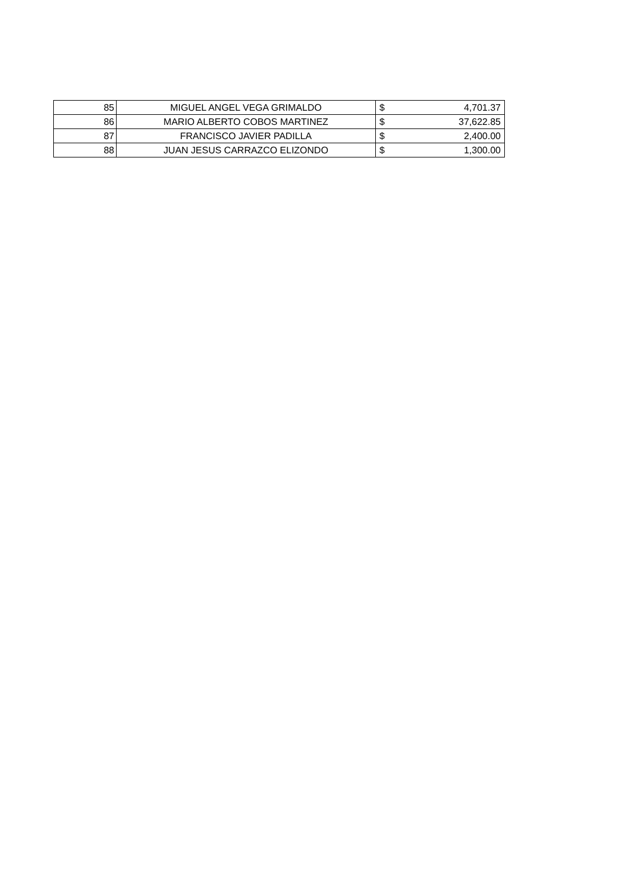| 85 | MIGUEL ANGEL VEGA GRIMALDO | $ | 4,701.37 |
| 86 | MARIO ALBERTO COBOS MARTINEZ | $ | 37,622.85 |
| 87 | FRANCISCO JAVIER PADILLA | $ | 2,400.00 |
| 88 | JUAN JESUS CARRAZCO ELIZONDO | $ | 1,300.00 |